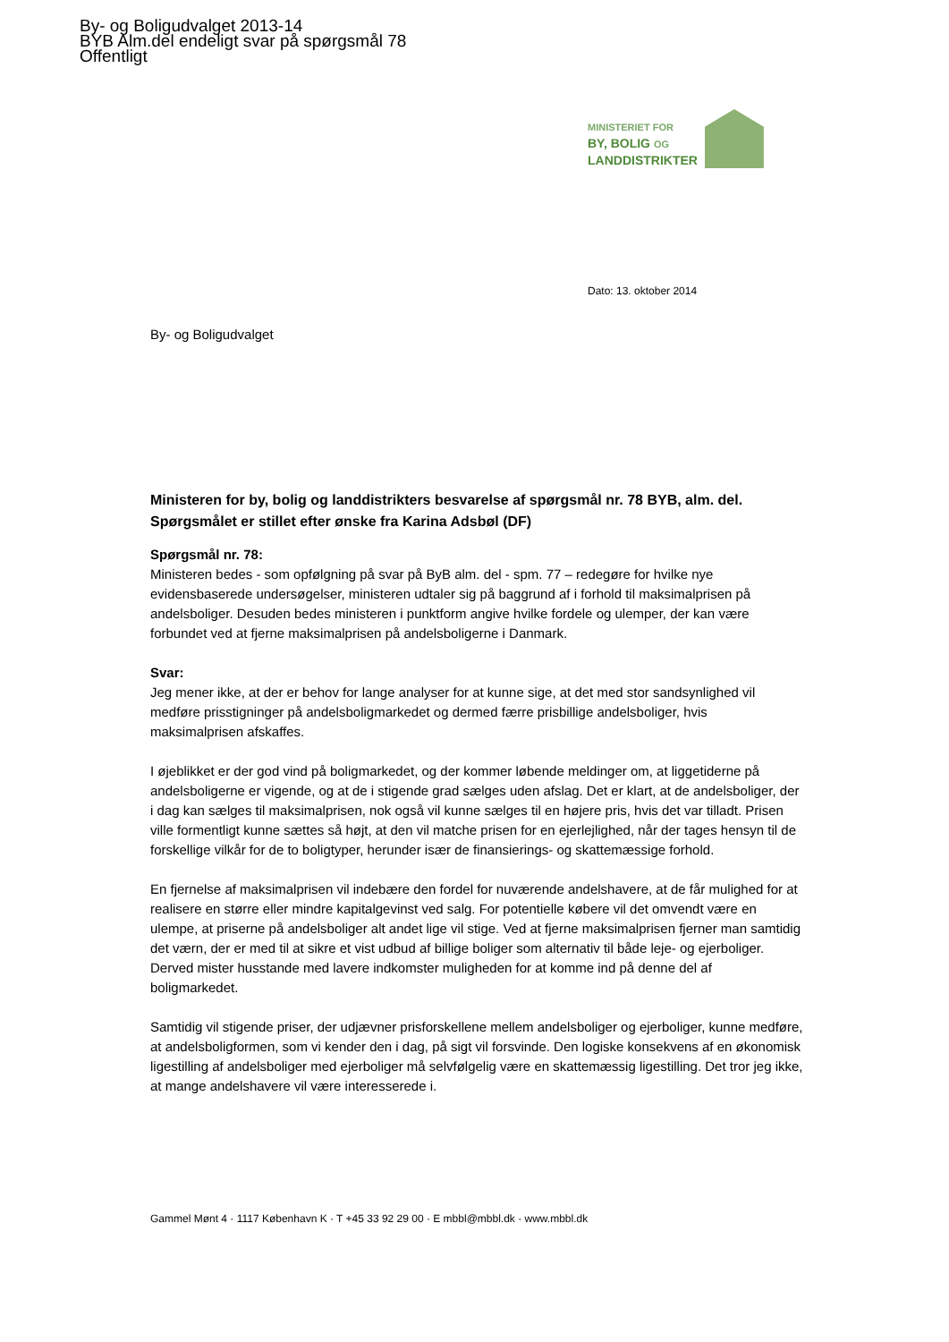By- og Boligudvalget 2013-14
BYB Alm.del endeligt svar på spørgsmål 78
Offentligt
MINISTERIET FOR
BY, BOLIG OG
LANDDISTRIKTER
Dato: 13. oktober 2014
By- og Boligudvalget
Ministeren for by, bolig og landdistrikters besvarelse af spørgsmål nr. 78 BYB, alm. del. Spørgsmålet er stillet efter ønske fra Karina Adsbøl (DF)
Spørgsmål nr. 78:
Ministeren bedes - som opfølgning på svar på ByB alm. del - spm. 77 – redegøre for hvilke nye evidensbaserede undersøgelser, ministeren udtaler sig på baggrund af i forhold til maksimalprisen på andelsboliger. Desuden bedes ministeren i punktform angive hvilke fordele og ulemper, der kan være forbundet ved at fjerne maksimalprisen på andelsboligerne i Danmark.
Svar:
Jeg mener ikke, at der er behov for lange analyser for at kunne sige, at det med stor sandsynlighed vil medføre prisstigninger på andelsboligmarkedet og dermed færre prisbillige andelsboliger, hvis maksimalprisen afskaffes.
I øjeblikket er der god vind på boligmarkedet, og der kommer løbende meldinger om, at liggetiderne på andelsboligerne er vigende, og at de i stigende grad sælges uden afslag. Det er klart, at de andelsboliger, der i dag kan sælges til maksimalprisen, nok også vil kunne sælges til en højere pris, hvis det var tilladt. Prisen ville formentligt kunne sættes så højt, at den vil matche prisen for en ejerlejlighed, når der tages hensyn til de forskellige vilkår for de to boligtyper, herunder især de finansierings- og skattemæssige forhold.
En fjernelse af maksimalprisen vil indebære den fordel for nuværende andelshavere, at de får mulighed for at realisere en større eller mindre kapitalgevinst ved salg. For potentielle købere vil det omvendt være en ulempe, at priserne på andelsboliger alt andet lige vil stige. Ved at fjerne maksimalprisen fjerner man samtidig det værn, der er med til at sikre et vist udbud af billige boliger som alternativ til både leje- og ejerboliger. Derved mister husstande med lavere indkomster muligheden for at komme ind på denne del af boligmarkedet.
Samtidig vil stigende priser, der udjævner prisforskellene mellem andelsboliger og ejerboliger, kunne medføre, at andelsboligformen, som vi kender den i dag, på sigt vil forsvinde. Den logiske konsekvens af en økonomisk ligestilling af andelsboliger med ejerboliger må selvfølgelig være en skattemæssig ligestilling. Det tror jeg ikke, at mange andelshavere vil være interesserede i.
Gammel Mønt 4 · 1117 København K · T +45 33 92 29 00 · E mbbl@mbbl.dk · www.mbbl.dk